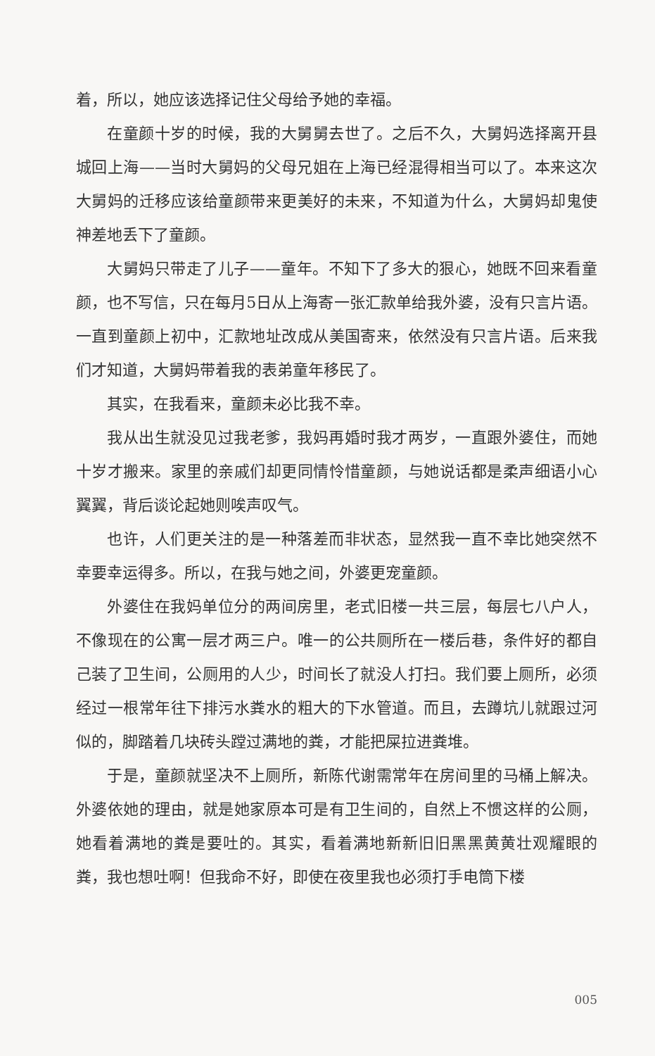着，所以，她应该选择记住父母给予她的幸福。
在童颜十岁的时候，我的大舅舅去世了。之后不久，大舅妈选择离开县城回上海——当时大舅妈的父母兄姐在上海已经混得相当可以了。本来这次大舅妈的迁移应该给童颜带来更美好的未来，不知道为什么，大舅妈却鬼使神差地丢下了童颜。
大舅妈只带走了儿子——童年。不知下了多大的狠心，她既不回来看童颜，也不写信，只在每月5日从上海寄一张汇款单给我外婆，没有只言片语。一直到童颜上初中，汇款地址改成从美国寄来，依然没有只言片语。后来我们才知道，大舅妈带着我的表弟童年移民了。
其实，在我看来，童颜未必比我不幸。
我从出生就没见过我老爹，我妈再婚时我才两岁，一直跟外婆住，而她十岁才搬来。家里的亲戚们却更同情怜惜童颜，与她说话都是柔声细语小心翼翼，背后谈论起她则唉声叹气。
也许，人们更关注的是一种落差而非状态，显然我一直不幸比她突然不幸要幸运得多。所以，在我与她之间，外婆更宠童颜。
外婆住在我妈单位分的两间房里，老式旧楼一共三层，每层七八户人，不像现在的公寓一层才两三户。唯一的公共厕所在一楼后巷，条件好的都自己装了卫生间，公厕用的人少，时间长了就没人打扫。我们要上厕所，必须经过一根常年往下排污水粪水的粗大的下水管道。而且，去蹲坑儿就跟过河似的，脚踏着几块砖头蹚过满地的粪，才能把屎拉进粪堆。
于是，童颜就坚决不上厕所，新陈代谢需常年在房间里的马桶上解决。外婆依她的理由，就是她家原本可是有卫生间的，自然上不惯这样的公厕，她看着满地的粪是要吐的。其实，看着满地新新旧旧黑黑黄黄壮观耀眼的粪，我也想吐啊！但我命不好，即使在夜里我也必须打手电筒下楼
005